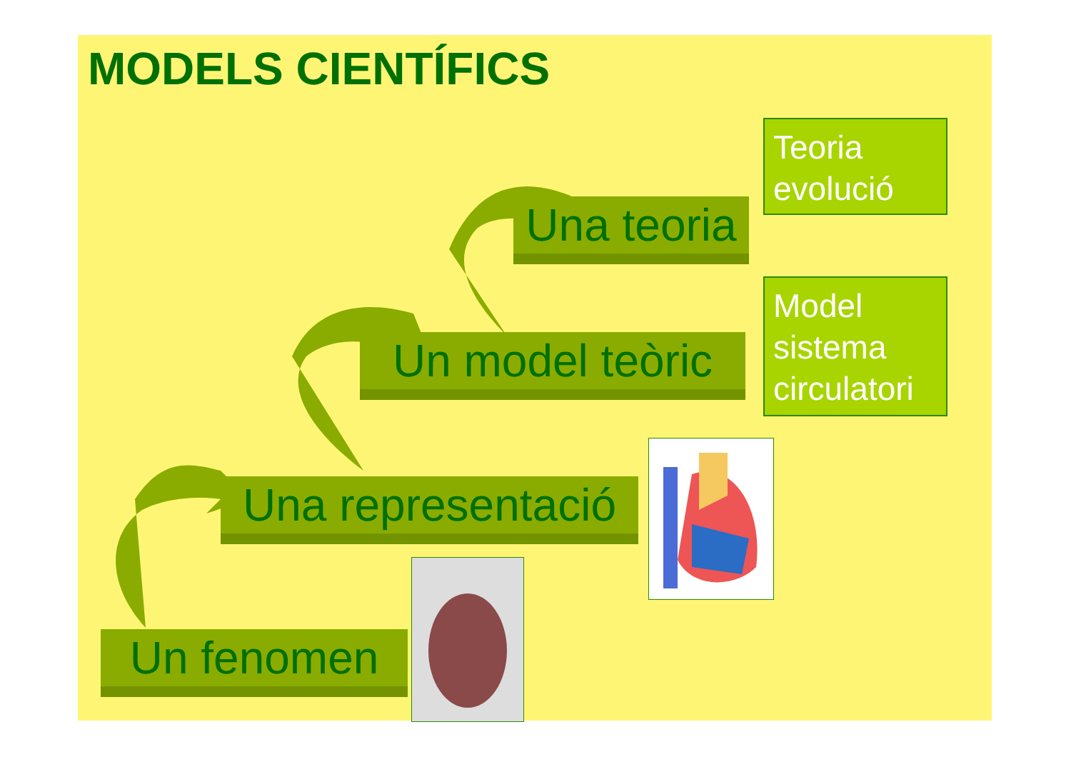MODELS CIENTÍFICS
Un fenomen
Una representació
Un model teòric
Una teoria
Teoria evolució
Model sistema circulatori